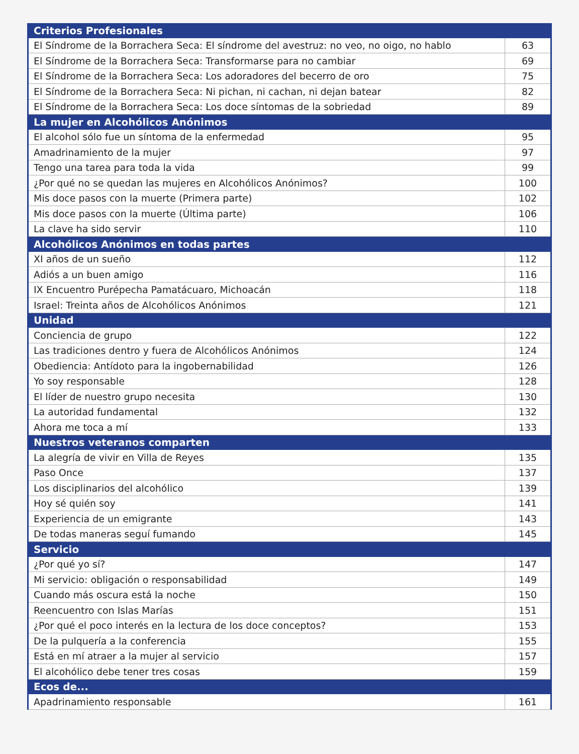| Criterios Profesionales | |
| --- | --- |
| El Síndrome de la Borrachera Seca: El síndrome del avestruz: no veo, no oigo, no hablo | 63 |
| El Síndrome de la Borrachera Seca: Transformarse para no cambiar | 69 |
| El Síndrome de la Borrachera Seca: Los adoradores del becerro de oro | 75 |
| El Síndrome de la Borrachera Seca: Ni pichan, ni cachan, ni dejan batear | 82 |
| El Síndrome de la Borrachera Seca: Los doce síntomas de la sobriedad | 89 |
| La mujer en Alcohólicos Anónimos | |
| El alcohol sólo fue un síntoma de la enfermedad | 95 |
| Amadrinamiento de la mujer | 97 |
| Tengo una tarea para toda la vida | 99 |
| ¿Por qué no se quedan las mujeres en Alcohólicos Anónimos? | 100 |
| Mis doce pasos con la muerte (Primera parte) | 102 |
| Mis doce pasos con la muerte (Última parte) | 106 |
| La clave ha sido servir | 110 |
| Alcohólicos Anónimos en todas partes | |
| XI años de un sueño | 112 |
| Adiós a un buen amigo | 116 |
| IX Encuentro Purépecha Pamatácuaro, Michoacán | 118 |
| Israel: Treinta años de Alcohólicos Anónimos | 121 |
| Unidad | |
| Conciencia de grupo | 122 |
| Las tradiciones dentro y fuera de Alcohólicos Anónimos | 124 |
| Obediencia: Antídoto para la ingobernabilidad | 126 |
| Yo soy responsable | 128 |
| El líder de nuestro grupo necesita | 130 |
| La autoridad fundamental | 132 |
| Ahora me toca a mí | 133 |
| Nuestros veteranos comparten | |
| La alegría de vivir en Villa de Reyes | 135 |
| Paso Once | 137 |
| Los disciplinarios del alcohólico | 139 |
| Hoy sé quién soy | 141 |
| Experiencia de un emigrante | 143 |
| De todas maneras seguí fumando | 145 |
| Servicio | |
| ¿Por qué yo sí? | 147 |
| Mi servicio: obligación o responsabilidad | 149 |
| Cuando más oscura está la noche | 150 |
| Reencuentro con Islas Marías | 151 |
| ¿Por qué el poco interés en la lectura de los doce conceptos? | 153 |
| De la pulquería a la conferencia | 155 |
| Está en mí atraer a la mujer al servicio | 157 |
| El alcohólico debe tener tres cosas | 159 |
| Ecos de... | |
| Apadrinamiento responsable | 161 |